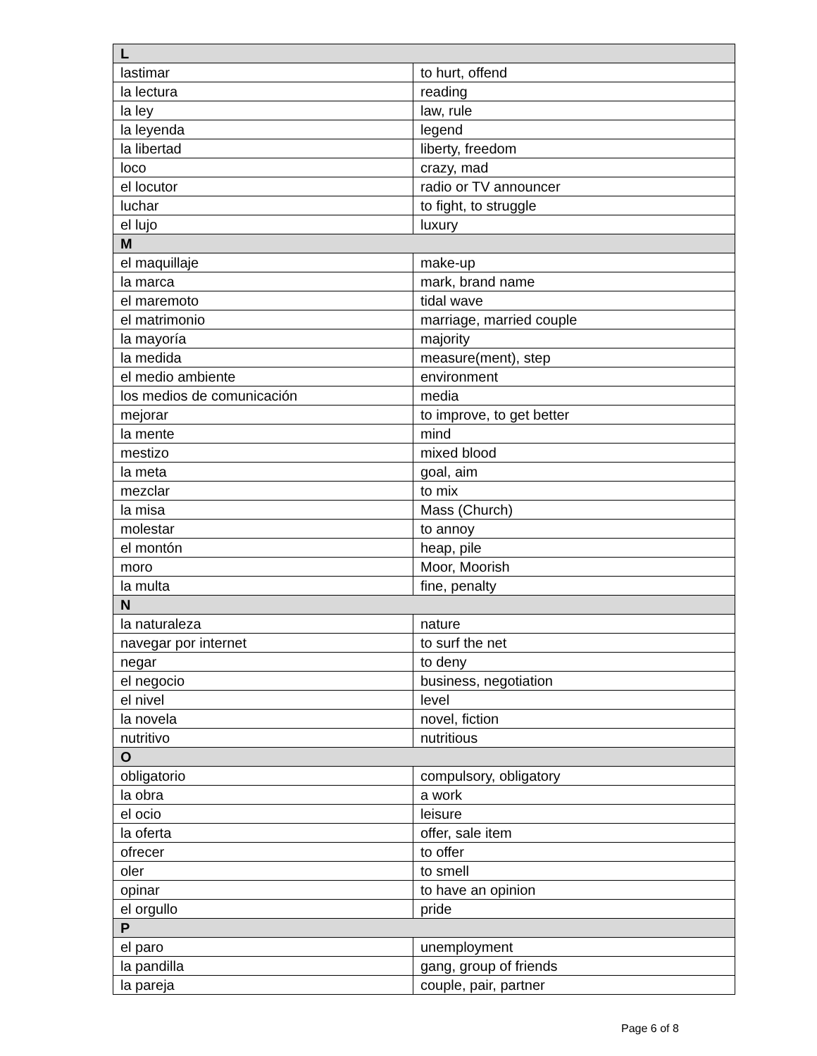| L | |
| --- | --- |
| lastimar | to hurt, offend |
| la lectura | reading |
| la ley | law, rule |
| la leyenda | legend |
| la libertad | liberty, freedom |
| loco | crazy, mad |
| el locutor | radio or TV announcer |
| luchar | to fight, to struggle |
| el lujo | luxury |
| M | |
| el maquillaje | make-up |
| la marca | mark, brand name |
| el maremoto | tidal wave |
| el matrimonio | marriage, married couple |
| la mayoría | majority |
| la medida | measure(ment), step |
| el medio ambiente | environment |
| los medios de comunicación | media |
| mejorar | to improve, to get better |
| la mente | mind |
| mestizo | mixed blood |
| la meta | goal, aim |
| mezclar | to mix |
| la misa | Mass (Church) |
| molestar | to annoy |
| el montón | heap, pile |
| moro | Moor, Moorish |
| la multa | fine, penalty |
| N | |
| la naturaleza | nature |
| navegar por internet | to surf the net |
| negar | to deny |
| el negocio | business, negotiation |
| el nivel | level |
| la novela | novel, fiction |
| nutritivo | nutritious |
| O | |
| obligatorio | compulsory, obligatory |
| la obra | a work |
| el ocio | leisure |
| la oferta | offer, sale item |
| ofrecer | to offer |
| oler | to smell |
| opinar | to have an opinion |
| el orgullo | pride |
| P | |
| el paro | unemployment |
| la pandilla | gang, group of friends |
| la pareja | couple, pair, partner |
Page 6 of 8